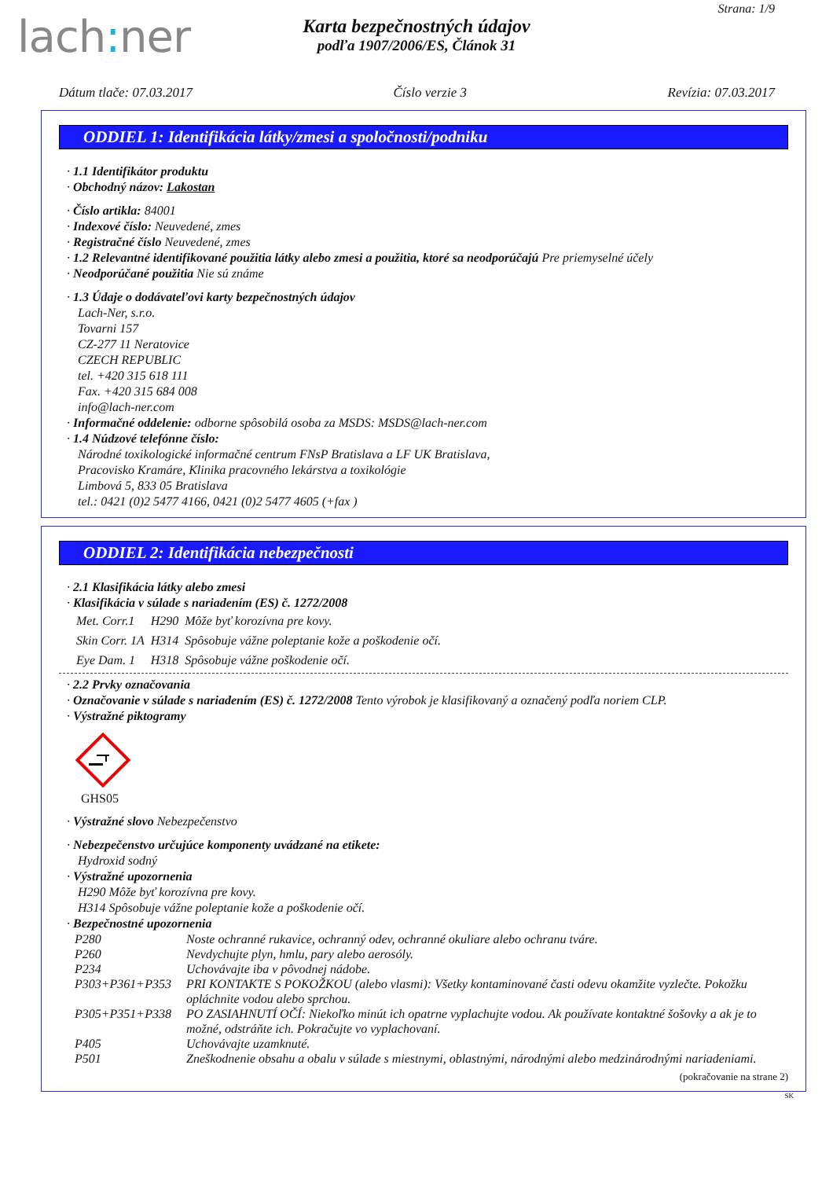lach: ner
Strana: 1/9
Karta bezpečnostných údajov
podľa 1907/2006/ES, Článok 31
Dátum tlače: 07.03.2017 Číslo verzie 3 Revízia: 07.03.2017
ODDIEL 1: Identifikácia látky/zmesi a spoločnosti/podniku
· 1.1 Identifikátor produktu
· Obchodný názov: Lakostan
· Číslo artikla: 84001
· Indexové číslo: Neuvedené, zmes
· Registračné číslo Neuvedené, zmes
· 1.2 Relevantné identifikované použitia látky alebo zmesi a použitia, ktoré sa neodporúčajú Pre priemyselné účely
· Neodporúčané použitia Nie sú známe
· 1.3 Údaje o dodávateľovi karty bezpečnostných údajov
Lach-Ner, s.r.o.
Tovarni 157
CZ-277 11 Neratovice
CZECH REPUBLIC
tel. +420 315 618 111
Fax. +420 315 684 008
info@lach-ner.com
· Informačné oddelenie: odborne spôsobilá osoba za MSDS: MSDS@lach-ner.com
· 1.4 Núdzové telefónne číslo:
Národné toxikologické informačné centrum FNsP Bratislava a LF UK Bratislava,
Pracovisko Kramáre, Klinika pracovného lekárstva a toxikológie
Limbová 5, 833 05 Bratislava
tel.: 0421 (0)2 5477 4166, 0421 (0)2 5477 4605 (+fax )
ODDIEL 2: Identifikácia nebezpečnosti
· 2.1 Klasifikácia látky alebo zmesi
· Klasifikácia v súlade s nariadením (ES) č. 1272/2008
| Met. Corr.1 | H290 | Môže byť korozívna pre kovy. |
| Skin Corr. 1A | H314 | Spôsobuje vážne poleptanie kože a poškodenie očí. |
| Eye Dam. 1 | H318 | Spôsobuje vážne poškodenie očí. |
· 2.2 Prvky označovania
· Označovanie v súlade s nariadením (ES) č. 1272/2008 Tento výrobok je klasifikovaný a označený podľa noriem CLP.
· Výstražné piktogramy
GHS05
· Výstražné slovo Nebezpečenstvo
· Nebezpečenstvo určujúce komponenty uvádzané na etikete:
Hydroxid sodný
· Výstražné upozornenia
H290 Môže byť korozívna pre kovy.
H314 Spôsobuje vážne poleptanie kože a poškodenie očí.
· Bezpečnostné upozornenia
| P280 | Noste ochranné rukavice, ochranný odev, ochranné okuliare alebo ochranu tváre. |
| P260 | Nevdychujte plyn, hmlu, pary alebo aerosóly. |
| P234 | Uchovávajte iba v pôvodnej nádobe. |
| P303+P361+P353 | PRI KONTAKTE S POKOŽKOU (alebo vlasmi): Všetky kontaminované časti odevu okamžite vyzlečte. Pokožku opláchnite vodou alebo sprchou. |
| P305+P351+P338 | PO ZASIAHNUTÍ OČÍ: Niekoľko minút ich opatrne vyplachujte vodou. Ak používate kontaktné šošovky a ak je to možné, odstráňte ich. Pokračujte vo vyplachovaní. |
| P405 | Uchovávajte uzamknuté. |
| P501 | Zneškodnenie obsahu a obalu v súlade s miestnymi, oblastnými, národnými alebo medzinárodnými nariadeniami. |
(pokračovanie na strane 2)
SK